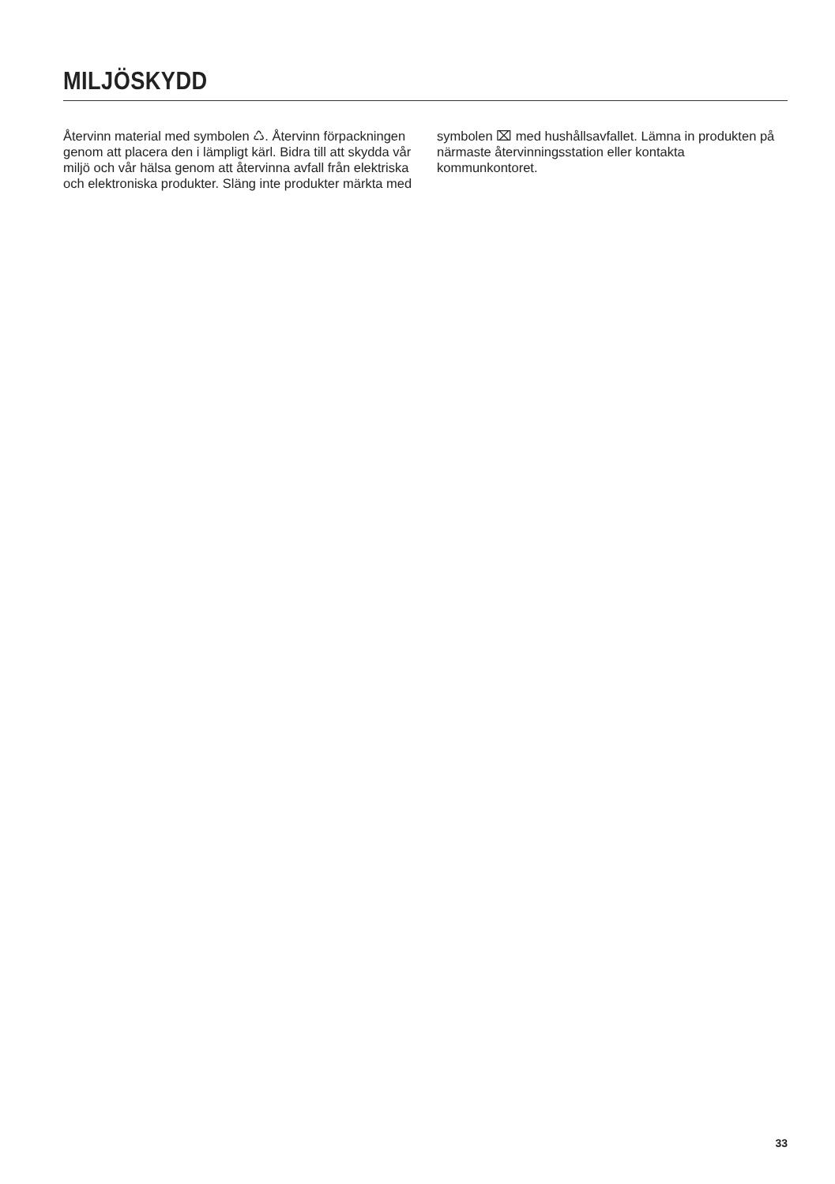MILJÖSKYDD
Återvinn material med symbolen ♺. Återvinn förpackningen genom att placera den i lämpligt kärl. Bidra till att skydda vår miljö och vår hälsa genom att återvinna avfall från elektriska och elektroniska produkter. Släng inte produkter märkta med
symbolen ⌧ med hushållsavfallet. Lämna in produkten på närmaste återvinningsstation eller kontakta kommunkontoret.
33